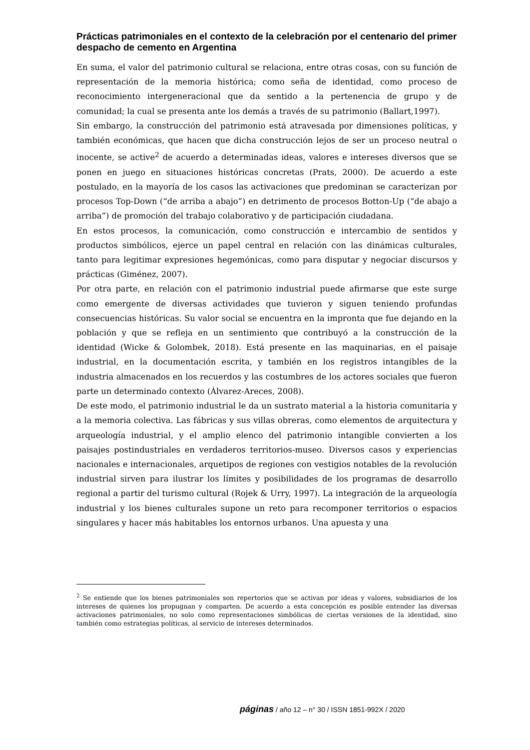Prácticas patrimoniales en el contexto de la celebración por el centenario del primer despacho de cemento en Argentina
En suma, el valor del patrimonio cultural se relaciona, entre otras cosas, con su función de representación de la memoria histórica; como seña de identidad, como proceso de reconocimiento intergeneracional que da sentido a la pertenencia de grupo y de comunidad; la cual se presenta ante los demás a través de su patrimonio (Ballart,1997).
Sin embargo, la construcción del patrimonio está atravesada por dimensiones políticas, y también económicas, que hacen que dicha construcción lejos de ser un proceso neutral o inocente, se active<sup>2</sup> de acuerdo a determinadas ideas, valores e intereses diversos que se ponen en juego en situaciones históricas concretas (Prats, 2000). De acuerdo a este postulado, en la mayoría de los casos las activaciones que predominan se caracterizan por procesos Top-Down (“de arriba a abajo”) en detrimento de procesos Botton-Up (“de abajo a arriba”) de promoción del trabajo colaborativo y de participación ciudadana.
En estos procesos, la comunicación, como construcción e intercambio de sentidos y productos simbólicos, ejerce un papel central en relación con las dinámicas culturales, tanto para legitimar expresiones hegemónicas, como para disputar y negociar discursos y prácticas (Giménez, 2007).
Por otra parte, en relación con el patrimonio industrial puede afirmarse que este surge como emergente de diversas actividades que tuvieron y siguen teniendo profundas consecuencias históricas. Su valor social se encuentra en la impronta que fue dejando en la población y que se refleja en un sentimiento que contribuyó a la construcción de la identidad (Wicke & Golombek, 2018). Está presente en las maquinarias, en el paisaje industrial, en la documentación escrita, y también en los registros intangibles de la industria almacenados en los recuerdos y las costumbres de los actores sociales que fueron parte un determinado contexto (Álvarez-Areces, 2008).
De este modo, el patrimonio industrial le da un sustrato material a la historia comunitaria y a la memoria colectiva. Las fábricas y sus villas obreras, como elementos de arquitectura y arqueología industrial, y el amplio elenco del patrimonio intangible convierten a los paisajes postindustriales en verdaderos territorios-museo. Diversos casos y experiencias nacionales e internacionales, arquetipos de regiones con vestigios notables de la revolución industrial sirven para ilustrar los límites y posibilidades de los programas de desarrollo regional a partir del turismo cultural (Rojek & Urry, 1997). La integración de la arqueología industrial y los bienes culturales supone un reto para recomponer territorios o espacios singulares y hacer más habitables los entornos urbanos. Una apuesta y una
<sup>2</sup> Se entiende que los bienes patrimoniales son repertorios que se activan por ideas y valores, subsidiarios de los intereses de quienes los propugnan y comparten. De acuerdo a esta concepción es posible entender las diversas activaciones patrimoniales, no solo como representaciones simbólicas de ciertas versiones de la identidad, sino también como estrategias políticas, al servicio de intereses determinados.
páginas / año 12 – n° 30 / ISSN 1851-992X / 2020